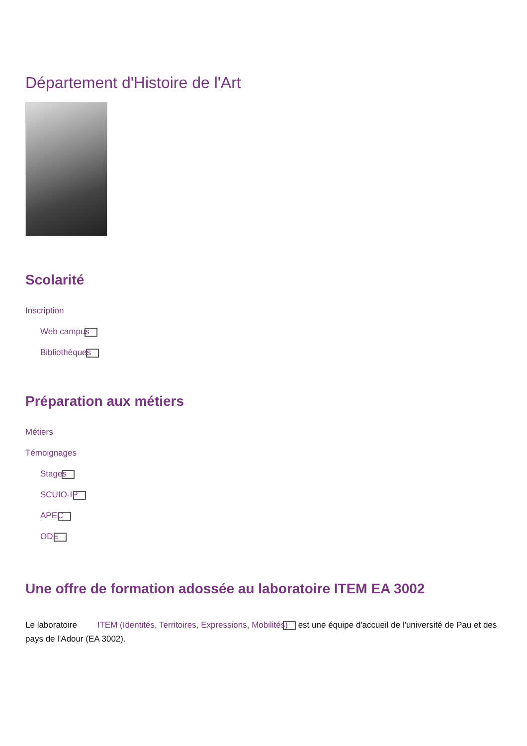Département d'Histoire de l'Art
Scolarité
Inscription
Web campus
Bibliothèques
Préparation aux métiers
Métiers
Témoignages
Stages
SCUIO-IP
APEC
ODE
Une offre de formation adossée au laboratoire ITEM EA 3002
Le laboratoire ITEM (Identités, Territoires, Expressions, Mobilités) est une équipe d'accueil de l'université de Pau et des pays de l'Adour (EA 3002).